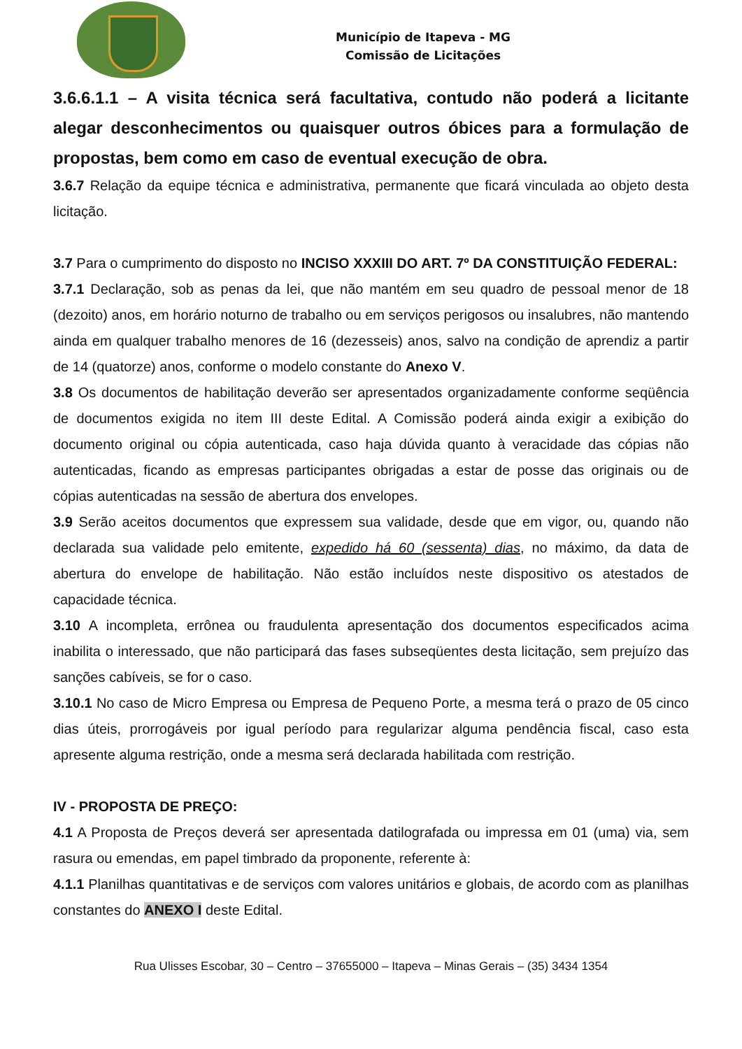Município de Itapeva - MG
Comissão de Licitações
3.6.6.1.1 – A visita técnica será facultativa, contudo não poderá a licitante alegar desconhecimentos ou quaisquer outros óbices para a formulação de propostas, bem como em caso de eventual execução de obra.
3.6.7 Relação da equipe técnica e administrativa, permanente que ficará vinculada ao objeto desta licitação.
3.7 Para o cumprimento do disposto no INCISO XXXIII DO ART. 7º DA CONSTITUIÇÃO FEDERAL:
3.7.1 Declaração, sob as penas da lei, que não mantém em seu quadro de pessoal menor de 18 (dezoito) anos, em horário noturno de trabalho ou em serviços perigosos ou insalubres, não mantendo ainda em qualquer trabalho menores de 16 (dezesseis) anos, salvo na condição de aprendiz a partir de 14 (quatorze) anos, conforme o modelo constante do Anexo V.
3.8 Os documentos de habilitação deverão ser apresentados organizadamente conforme seqüência de documentos exigida no item III deste Edital. A Comissão poderá ainda exigir a exibição do documento original ou cópia autenticada, caso haja dúvida quanto à veracidade das cópias não autenticadas, ficando as empresas participantes obrigadas a estar de posse das originais ou de cópias autenticadas na sessão de abertura dos envelopes.
3.9 Serão aceitos documentos que expressem sua validade, desde que em vigor, ou, quando não declarada sua validade pelo emitente, expedido há 60 (sessenta) dias, no máximo, da data de abertura do envelope de habilitação. Não estão incluídos neste dispositivo os atestados de capacidade técnica.
3.10 A incompleta, errônea ou fraudulenta apresentação dos documentos especificados acima inabilita o interessado, que não participará das fases subseqüentes desta licitação, sem prejuízo das sanções cabíveis, se for o caso.
3.10.1 No caso de Micro Empresa ou Empresa de Pequeno Porte, a mesma terá o prazo de 05 cinco dias úteis, prorrogáveis por igual período para regularizar alguma pendência fiscal, caso esta apresente alguma restrição, onde a mesma será declarada habilitada com restrição.
IV - PROPOSTA DE PREÇO:
4.1 A Proposta de Preços deverá ser apresentada datilografada ou impressa em 01 (uma) via, sem rasura ou emendas, em papel timbrado da proponente, referente à:
4.1.1 Planilhas quantitativas e de serviços com valores unitários e globais, de acordo com as planilhas constantes do ANEXO I deste Edital.
Rua Ulisses Escobar, 30 – Centro – 37655000 – Itapeva – Minas Gerais – (35) 3434 1354